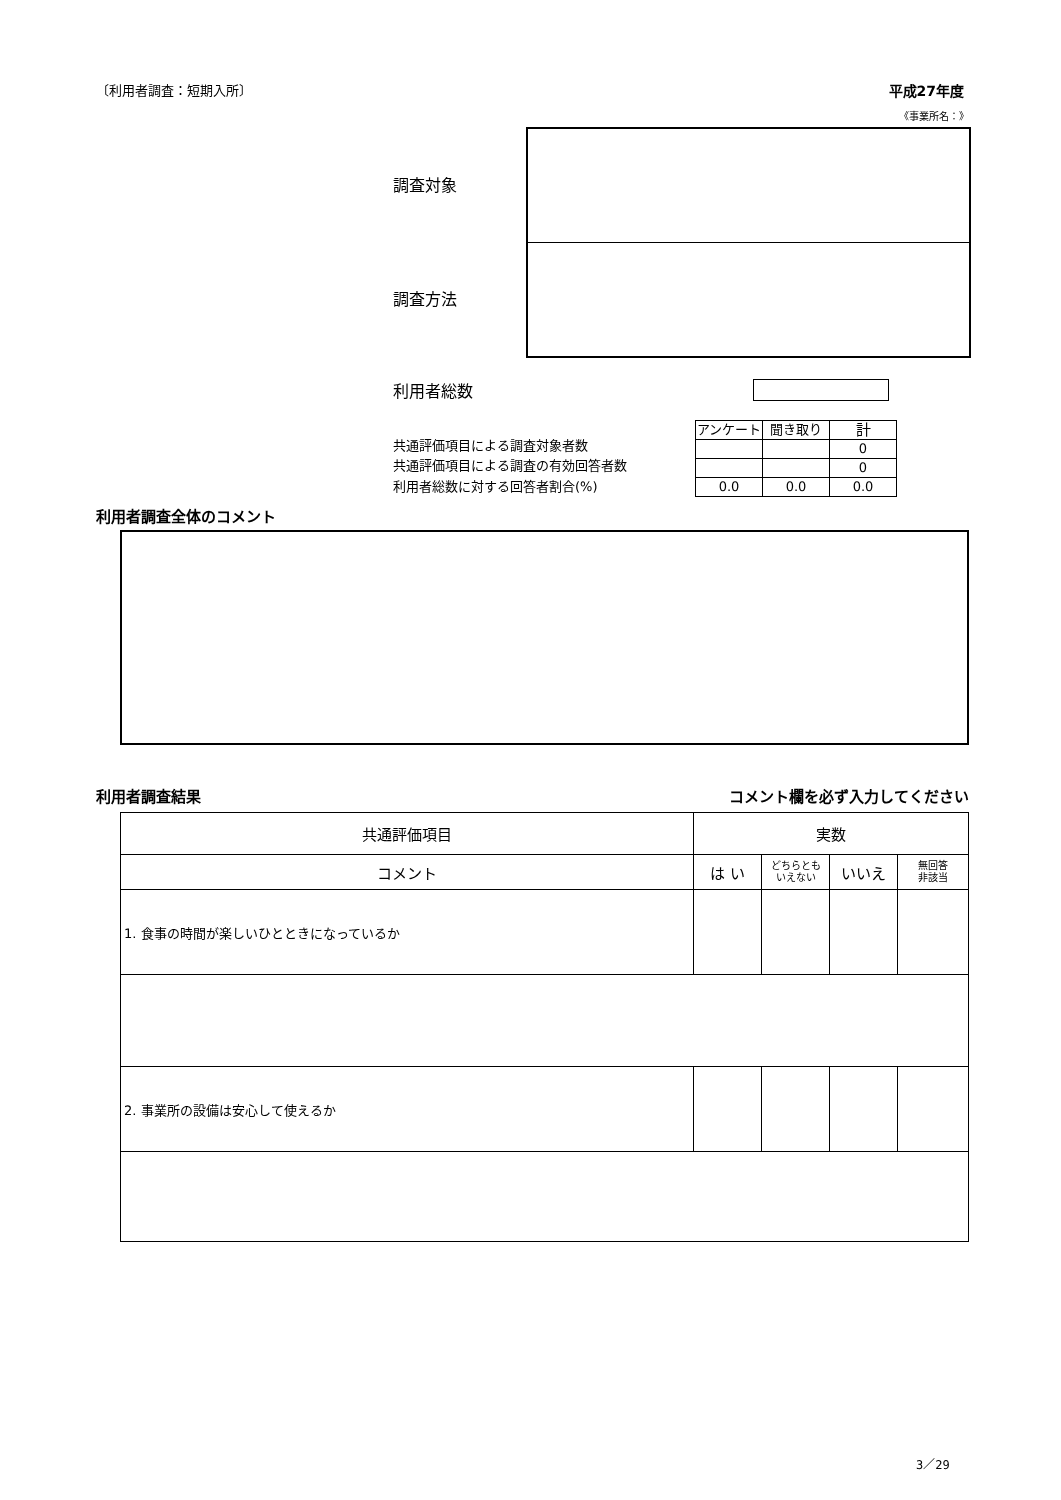〔利用者調査：短期入所〕 平成27年度
《事業所名：》
調査対象
調査方法
利用者総数
共通評価項目による調査対象者数
共通評価項目による調査の有効回答者数
利用者総数に対する回答者割合(%)
| アンケート | 聞き取り | 計 |
| | | 0 |
| | | 0 |
| 0.0 | 0.0 | 0.0 |
利用者調査全体のコメント
利用者調査結果 コメント欄を必ず入力してください
| 共通評価項目 | 実数 | | | |
| --- | --- | --- | --- | --- |
| コメント | は い | どちらとも いえない | いいえ | 無回答 非該当 |
| 1. 食事の時間が楽しいひとときになっているか | | | | |
| 2. 事業所の設備は安心して使えるか | | | | |
3／29